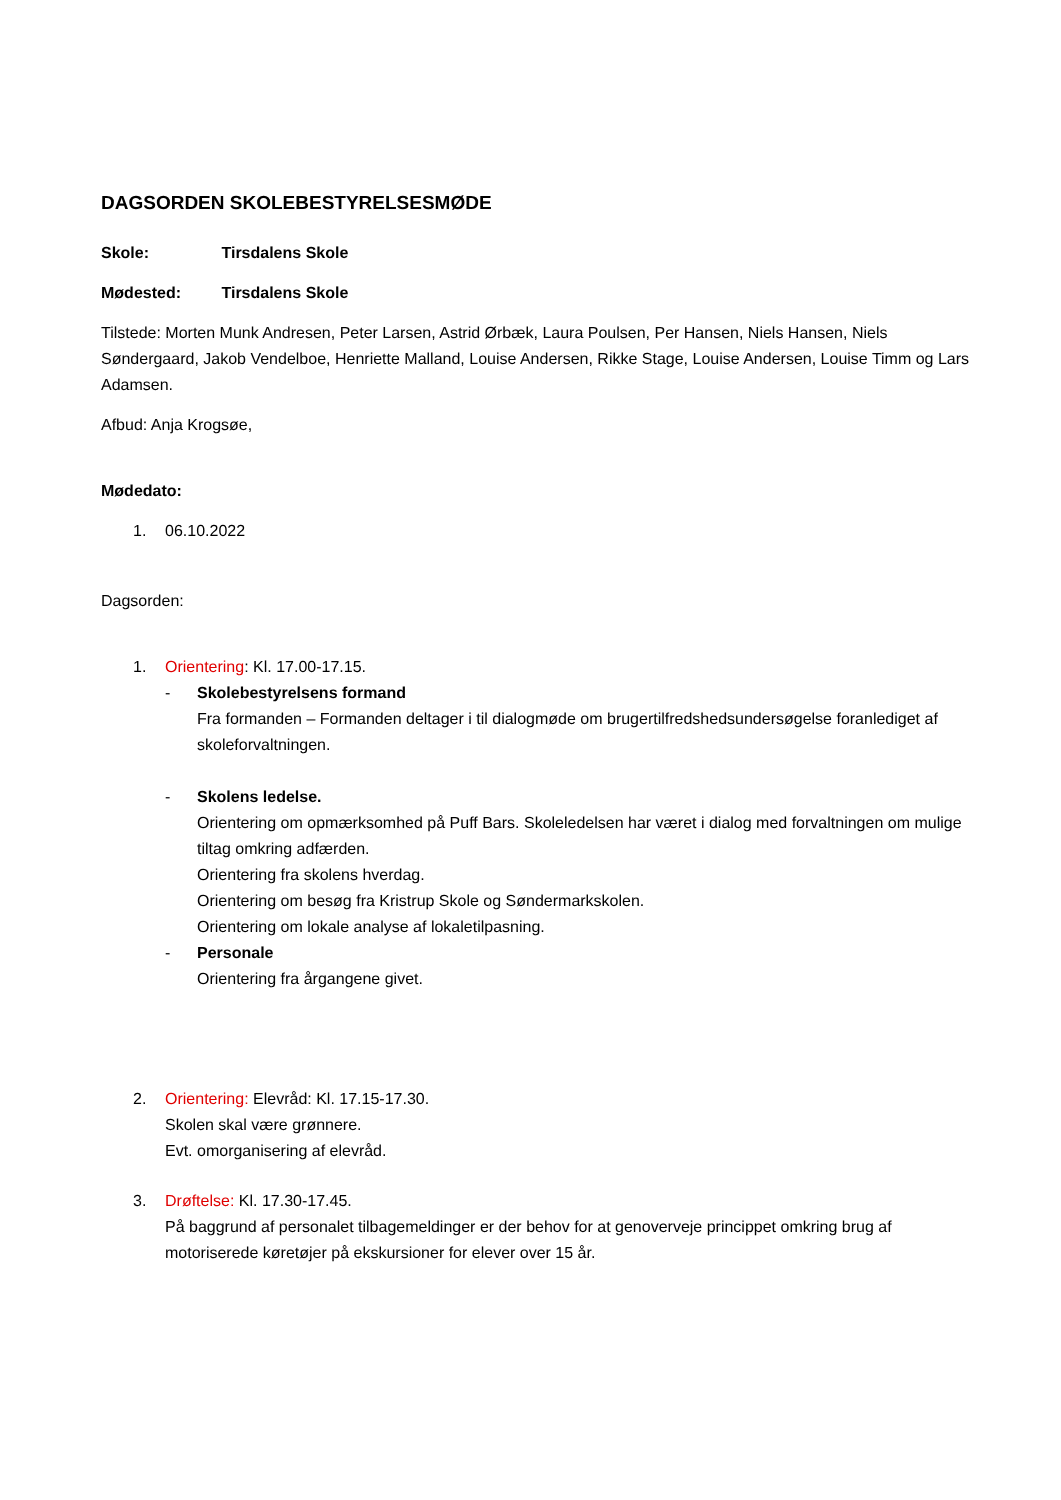DAGSORDEN SKOLEBESTYRELSESMØDE
Skole: Tirsdalens Skole
Mødested: Tirsdalens Skole
Tilstede: Morten Munk Andresen, Peter Larsen, Astrid Ørbæk, Laura Poulsen, Per Hansen, Niels Hansen, Niels Søndergaard, Jakob Vendelboe, Henriette Malland, Louise Andersen, Rikke Stage, Louise Andersen, Louise Timm og Lars Adamsen.
Afbud: Anja Krogsøe,
Mødedato:
1. 06.10.2022
Dagsorden:
1. Orientering: Kl. 17.00-17.15.
- Skolebestyrelsens formand
Fra formanden – Formanden deltager i til dialogmøde om brugertilfredshedsundersøgelse foranlediget af skoleforvaltningen.
- Skolens ledelse.
Orientering om opmærksomhed på Puff Bars. Skoleledelsen har været i dialog med forvaltningen om mulige tiltag omkring adfærden.
Orientering fra skolens hverdag.
Orientering om besøg fra Kristrup Skole og Søndermarkskolen.
Orientering om lokale analyse af lokaletilpasning.
- Personale
Orientering fra årgangene givet.
2. Orientering: Elevråd: Kl. 17.15-17.30.
Skolen skal være grønnere.
Evt. omorganisering af elevråd.
3. Drøftelse: Kl. 17.30-17.45.
På baggrund af personalet tilbagemeldinger er der behov for at genoverveje princippet omkring brug af motoriserede køretøjer på ekskursioner for elever over 15 år.